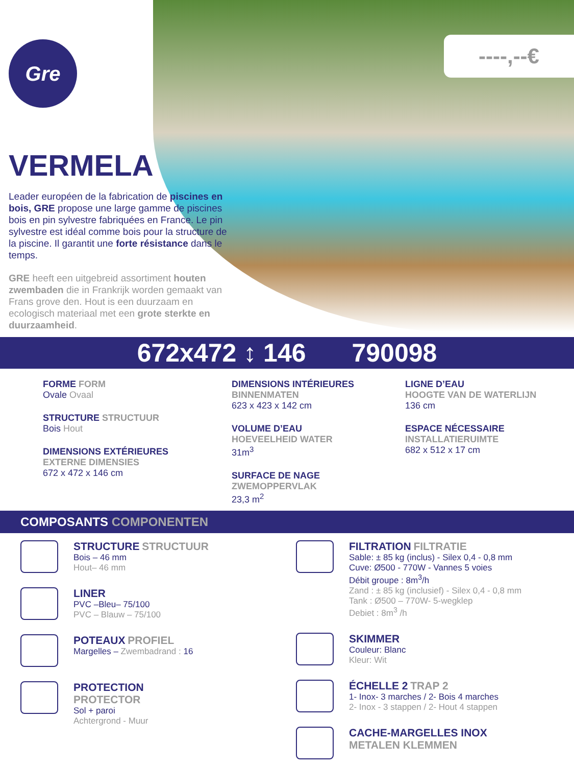Gre ----,--€
VERMELA
Leader européen de la fabrication de piscines en bois, GRE propose une large gamme de piscines bois en pin sylvestre fabriquées en France. Le pin sylvestre est idéal comme bois pour la structure de la piscine. Il garantit une forte résistance dans le temps.
GRE heeft een uitgebreid assortiment houten zwembaden die in Frankrijk worden gemaakt van Frans grove den. Hout is een duurzaam en ecologisch materiaal met een grote sterkte en duurzaamheid.
672x472 ↕ 146 790098
FORME FORM
Ovale Ovaal
STRUCTURE STRUCTUUR
Bois Hout
DIMENSIONS EXTÉRIEURES
EXTERNE DIMENSIES
672 x 472 x 146 cm
DIMENSIONS INTÉRIEURES
BINNENMATEN
623 x 423 x 142 cm
VOLUME D’EAU
HOEVEELHEID WATER
31m<sup>3</sup>
SURFACE DE NAGE
ZWEMOPPERVLAK
23,3 m<sup>2</sup>
LIGNE D’EAU
HOOGTE VAN DE WATERLIJN
136 cm
ESPACE NÉCESSAIRE
INSTALLATIERUIMTE
682 x 512 x 17 cm
COMPOSANTS COMPONENTEN
STRUCTURE STRUCTUUR
Bois – 46 mm
Hout– 46 mm
LINER
PVC –Bleu– 75/100
PVC – Blauw – 75/100
POTEAUX PROFIEL
Margelles – Zwembadrand : 16
PROTECTION
PROTECTOR
Sol + paroi
Achtergrond - Muur
FILTRATION FILTRATIE
Sable: ± 85 kg (inclus) - Silex 0,4 - 0,8 mm
Cuve: Ø500 - 770W - Vannes 5 voies
Débit groupe : 8m<sup>3</sup>/h
Zand : ± 85 kg (inclusief) - Silex 0,4 - 0,8 mm
Tank : Ø500 – 770W- 5-wegklep
Debiet : 8m<sup>3</sup> /h
SKIMMER
Couleur: Blanc
Kleur: Wit
ÉCHELLE 2 TRAP 2
1- Inox- 3 marches / 2- Bois 4 marches
2- Inox - 3 stappen / 2- Hout 4 stappen
CACHE-MARGELLES INOX
METALEN KLEMMEN